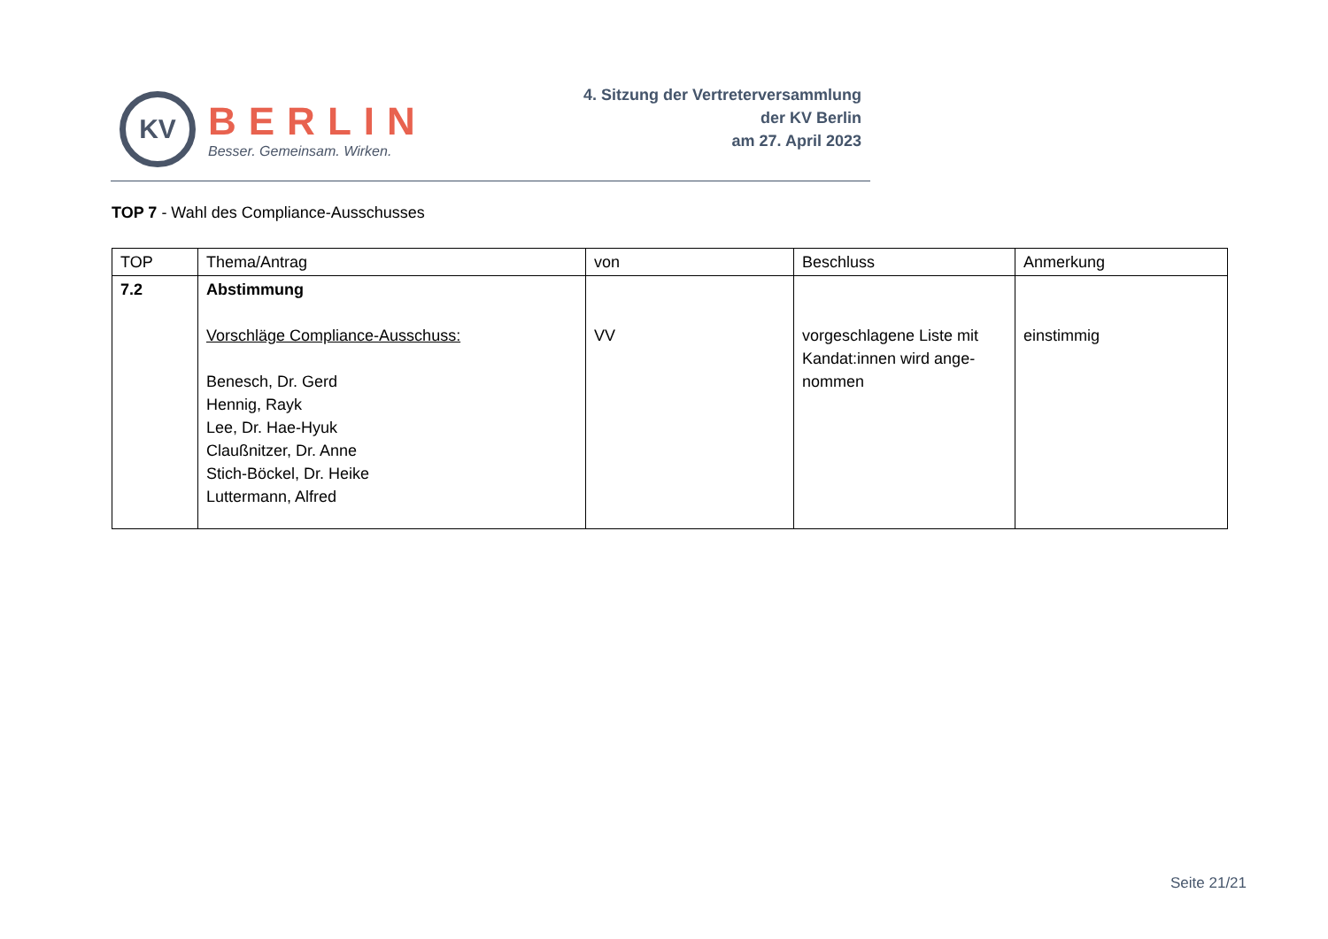KV
BERLIN
Besser. Gemeinsam. Wirken.
4. Sitzung der Vertreterversammlung
der KV Berlin
am 27. April 2023
TOP 7 - Wahl des Compliance-Ausschusses
| TOP | Thema/Antrag | von | Beschluss | Anmerkung |
| --- | --- | --- | --- | --- |
| 7.2 | Abstimmung Vorschläge Compliance-Ausschuss: Benesch, Dr. Gerd Hennig, Rayk Lee, Dr. Hae-Hyuk Claußnitzer, Dr. Anne Stich-Böckel, Dr. Heike Luttermann, Alfred | VV | vorgeschlagene Liste mit Kandat:innen wird ange-nommen | einstimmig |
Seite 21/21